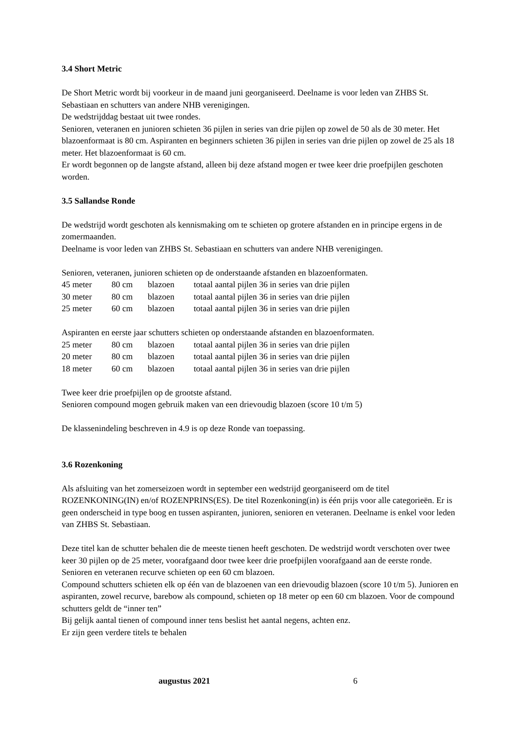3.4 Short Metric
De Short Metric wordt bij voorkeur in de maand juni georganiseerd. Deelname is voor leden van ZHBS St. Sebastiaan en schutters van andere NHB verenigingen.
De wedstrijddag bestaat uit twee rondes.
Senioren, veteranen en junioren schieten 36 pijlen in series van drie pijlen op zowel de 50 als de 30 meter. Het blazoenformaat is 80 cm. Aspiranten en beginners schieten 36 pijlen in series van drie pijlen op zowel de 25 als 18 meter. Het blazoenformaat is 60 cm.
Er wordt begonnen op de langste afstand, alleen bij deze afstand mogen er twee keer drie proefpijlen geschoten worden.
3.5 Sallandse Ronde
De wedstrijd wordt geschoten als kennismaking om te schieten op grotere afstanden en in principe ergens in de zomermaanden.
Deelname is voor leden van ZHBS St. Sebastiaan en schutters van andere NHB verenigingen.
Senioren, veteranen, junioren schieten op de onderstaande afstanden en blazoenformaten.
| 45 meter | 80 cm | blazoen | totaal aantal pijlen 36 in series van drie pijlen |
| 30 meter | 80 cm | blazoen | totaal aantal pijlen 36 in series van drie pijlen |
| 25 meter | 60 cm | blazoen | totaal aantal pijlen 36 in series van drie pijlen |
Aspiranten en eerste jaar schutters schieten op onderstaande afstanden en blazoenformaten.
| 25 meter | 80 cm | blazoen | totaal aantal pijlen 36 in series van drie pijlen |
| 20 meter | 80 cm | blazoen | totaal aantal pijlen 36 in series van drie pijlen |
| 18 meter | 60 cm | blazoen | totaal aantal pijlen 36 in series van drie pijlen |
Twee keer drie proefpijlen op de grootste afstand.
Senioren compound mogen gebruik maken van een drievoudig blazoen (score 10 t/m 5)
De klassenindeling beschreven in 4.9 is op deze Ronde van toepassing.
3.6 Rozenkoning
Als afsluiting van het zomerseizoen wordt in september een wedstrijd georganiseerd om de titel ROZENKONING(IN) en/of ROZENPRINS(ES). De titel Rozenkoning(in) is één prijs voor alle categorieën. Er is geen onderscheid in type boog en tussen aspiranten, junioren, senioren en veteranen. Deelname is enkel voor leden van ZHBS St. Sebastiaan.
Deze titel kan de schutter behalen die de meeste tienen heeft geschoten. De wedstrijd wordt verschoten over twee keer 30 pijlen op de 25 meter, voorafgaand door twee keer drie proefpijlen voorafgaand aan de eerste ronde. Senioren en veteranen recurve schieten op een 60 cm blazoen.
Compound schutters schieten elk op één van de blazoenen van een drievoudig blazoen (score 10 t/m 5). Junioren en aspiranten, zowel recurve, barebow als compound, schieten op 18 meter op een 60 cm blazoen. Voor de compound schutters geldt de “inner ten”
Bij gelijk aantal tienen of compound inner tens beslist het aantal negens, achten enz.
Er zijn geen verdere titels te behalen
augustus 2021 6